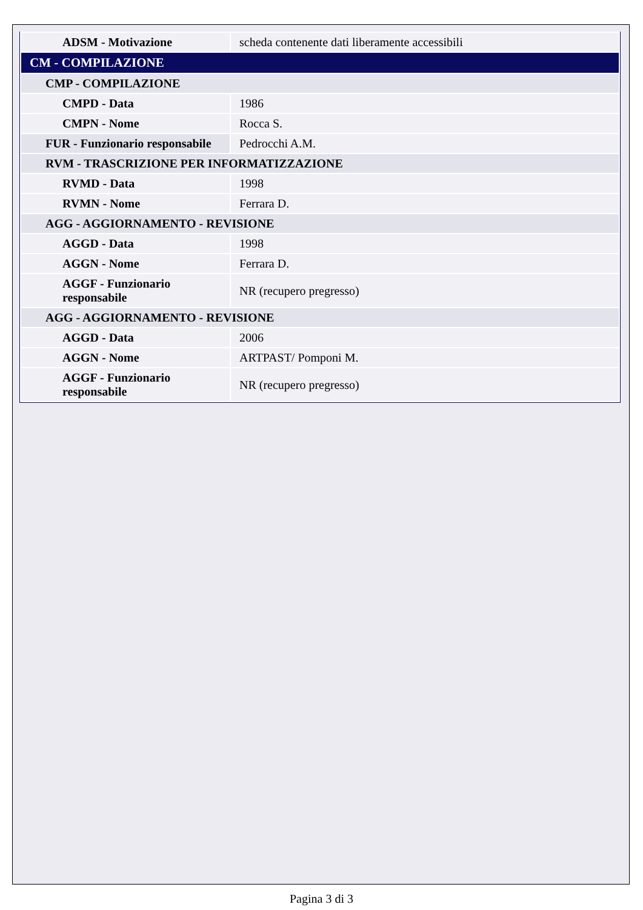| ADSM - Motivazione | scheda contenente dati liberamente accessibili |
| CM - COMPILAZIONE | |
| CMP - COMPILAZIONE | |
| CMPD - Data | 1986 |
| CMPN - Nome | Rocca S. |
| FUR - Funzionario responsabile | Pedrocchi A.M. |
| RVM - TRASCRIZIONE PER INFORMATIZZAZIONE | |
| RVMD - Data | 1998 |
| RVMN - Nome | Ferrara D. |
| AGG - AGGIORNAMENTO - REVISIONE | |
| AGGD - Data | 1998 |
| AGGN - Nome | Ferrara D. |
| AGGF - Funzionario responsabile | NR (recupero pregresso) |
| AGG - AGGIORNAMENTO - REVISIONE | |
| AGGD - Data | 2006 |
| AGGN - Nome | ARTPAST/ Pomponi M. |
| AGGF - Funzionario responsabile | NR (recupero pregresso) |
Pagina 3 di 3